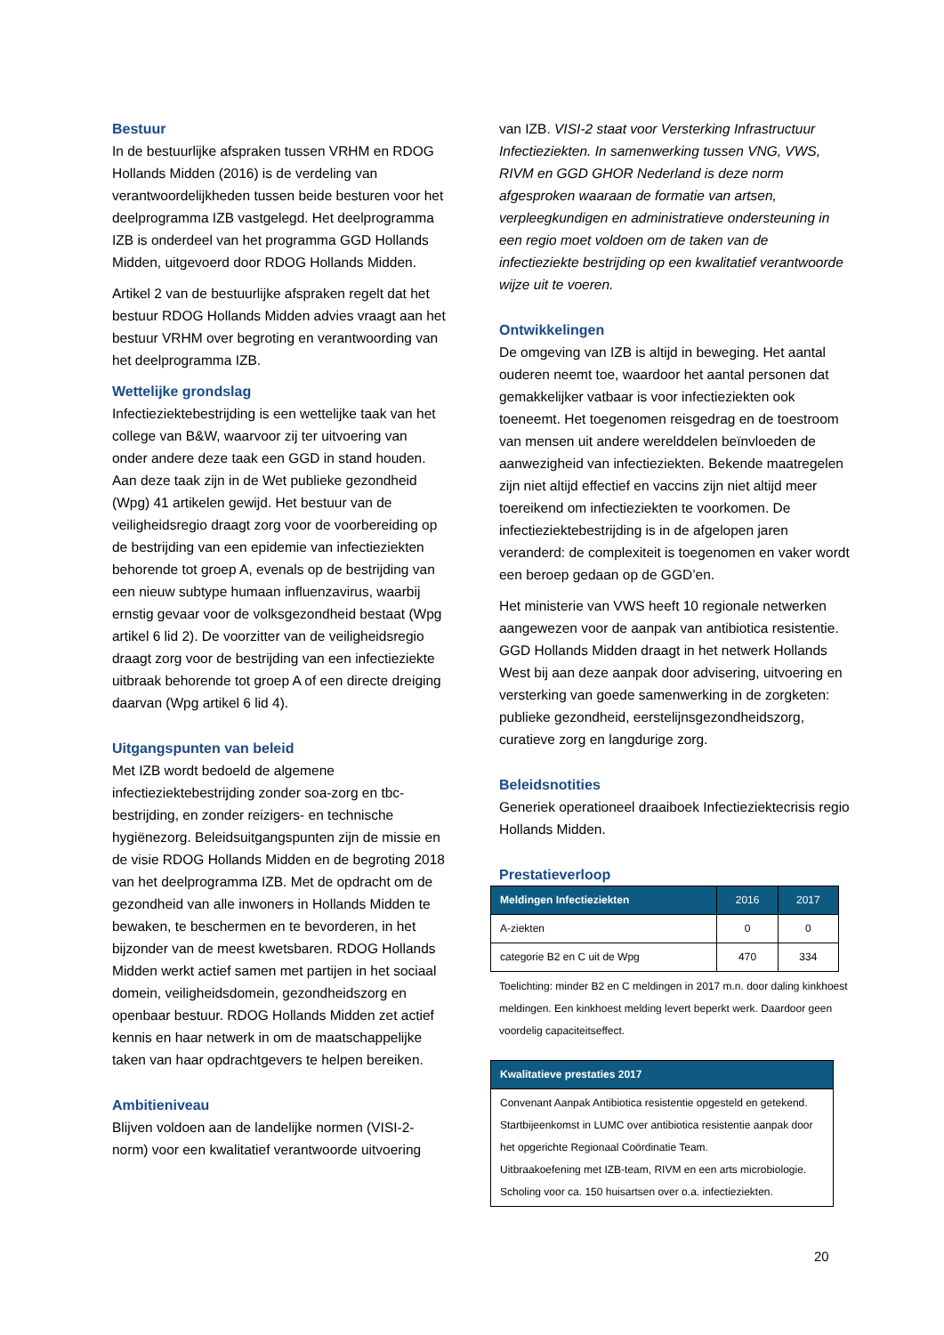Bestuur
In de bestuurlijke afspraken tussen VRHM en RDOG Hollands Midden (2016) is de verdeling van verantwoordelijkheden tussen beide besturen voor het deelprogramma IZB vastgelegd. Het deelprogramma IZB is onderdeel van het programma GGD Hollands Midden, uitgevoerd door RDOG Hollands Midden.
Artikel 2 van de bestuurlijke afspraken regelt dat het bestuur RDOG Hollands Midden advies vraagt aan het bestuur VRHM over begroting en verantwoording van het deelprogramma IZB.
Wettelijke grondslag
Infectieziektebestrijding is een wettelijke taak van het college van B&W, waarvoor zij ter uitvoering van onder andere deze taak een GGD in stand houden. Aan deze taak zijn in de Wet publieke gezondheid (Wpg) 41 artikelen gewijd. Het bestuur van de veiligheidsregio draagt zorg voor de voorbereiding op de bestrijding van een epidemie van infectieziekten behorende tot groep A, evenals op de bestrijding van een nieuw subtype humaan influenzavirus, waarbij ernstig gevaar voor de volksgezondheid bestaat (Wpg artikel 6 lid 2). De voorzitter van de veiligheidsregio draagt zorg voor de bestrijding van een infectieziekte uitbraak behorende tot groep A of een directe dreiging daarvan (Wpg artikel 6 lid 4).
Uitgangspunten van beleid
Met IZB wordt bedoeld de algemene infectieziektebestrijding zonder soa-zorg en tbc-bestrijding, en zonder reizigers- en technische hygiënezorg. Beleidsuitgangspunten zijn de missie en de visie RDOG Hollands Midden en de begroting 2018 van het deelprogramma IZB. Met de opdracht om de gezondheid van alle inwoners in Hollands Midden te bewaken, te beschermen en te bevorderen, in het bijzonder van de meest kwetsbaren. RDOG Hollands Midden werkt actief samen met partijen in het sociaal domein, veiligheidsdomein, gezondheidszorg en openbaar bestuur. RDOG Hollands Midden zet actief kennis en haar netwerk in om de maatschappelijke taken van haar opdrachtgevers te helpen bereiken.
Ambitieniveau
Blijven voldoen aan de landelijke normen (VISI-2-norm) voor een kwalitatief verantwoorde uitvoering
van IZB. VISI-2 staat voor Versterking Infrastructuur Infectieziekten. In samenwerking tussen VNG, VWS, RIVM en GGD GHOR Nederland is deze norm afgesproken waaraan de formatie van artsen, verpleegkundigen en administratieve ondersteuning in een regio moet voldoen om de taken van de infectieziekte bestrijding op een kwalitatief verantwoorde wijze uit te voeren.
Ontwikkelingen
De omgeving van IZB is altijd in beweging. Het aantal ouderen neemt toe, waardoor het aantal personen dat gemakkelijker vatbaar is voor infectieziekten ook toeneemt. Het toegenomen reisgedrag en de toestroom van mensen uit andere werelddelen beïnvloeden de aanwezigheid van infectieziekten. Bekende maatregelen zijn niet altijd effectief en vaccins zijn niet altijd meer toereikend om infectieziekten te voorkomen. De infectieziektebestrijding is in de afgelopen jaren veranderd: de complexiteit is toegenomen en vaker wordt een beroep gedaan op de GGD’en.
Het ministerie van VWS heeft 10 regionale netwerken aangewezen voor de aanpak van antibiotica resistentie. GGD Hollands Midden draagt in het netwerk Hollands West bij aan deze aanpak door advisering, uitvoering en versterking van goede samenwerking in de zorgketen: publieke gezondheid, eerstelijnsgezondheidszorg, curatieve zorg en langdurige zorg.
Beleidsnotities
Generiek operationeel draaiboek Infectieziektecrisis regio Hollands Midden.
Prestatieverloop
| Meldingen Infectieziekten | 2016 | 2017 |
| --- | --- | --- |
| A-ziekten | 0 | 0 |
| categorie B2 en C uit de Wpg | 470 | 334 |
Toelichting: minder B2 en C meldingen in 2017 m.n. door daling kinkhoest meldingen. Een kinkhoest melding levert beperkt werk. Daardoor geen voordelig capaciteitseffect.
| Kwalitatieve prestaties 2017 |
| --- |
| Convenant Aanpak Antibiotica resistentie opgesteld en getekend. Startbijeenkomst in LUMC over antibiotica resistentie aanpak door het opgerichte Regionaal Coördinatie Team. Uitbraakoefening met IZB-team, RIVM en een arts microbiologie. Scholing voor ca. 150 huisartsen over o.a. infectieziekten. |
20